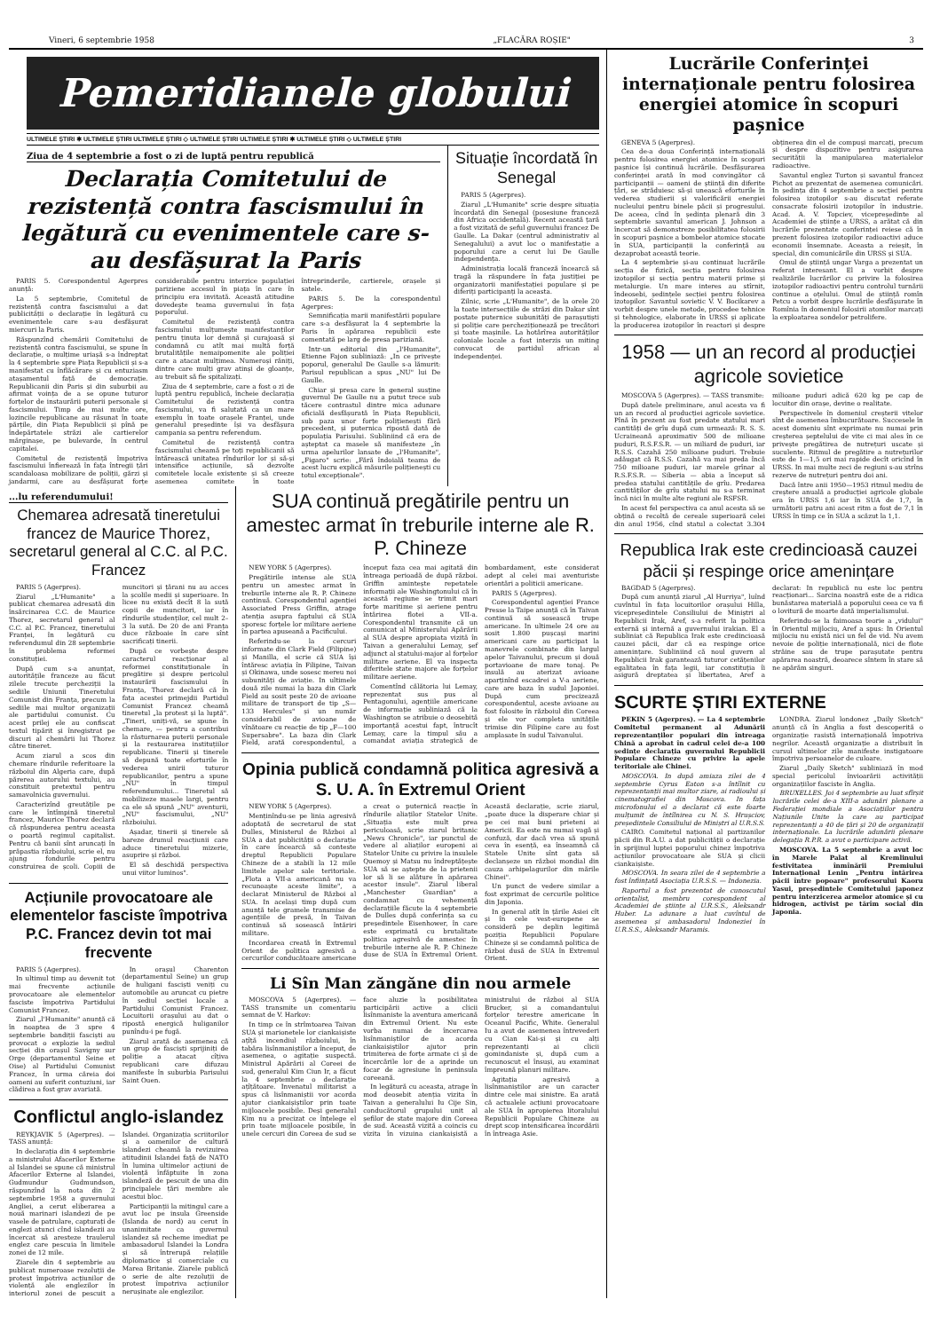Vineri, 6 septembrie 1958 „FLACĂRA ROȘIE" 3
Pemeridianele globului
ULTIMELE ȘTIRI ✱ ULTIMELE ȘTIRI ULTIMELE ȘTIRI ◇ ULTIMELE ȘTIRI ULTIMELE ȘTIRI ✱ ULTIMELE ȘTIRI ◇ ULTIMELE ȘTIRI
Ziua de 4 septembrie a fost o zi de luptă pentru republică
Declarația Comitetului de rezistență contra fascismului în legătură cu evenimentele care s-au desfășurat la Paris
PARIS 5. Corespondentul Agerpres anunță:
La 5 septembrie, Comitetul de rezistență contra fascismului a dat publicității o declarație în legătură cu evenimentele care s-au desfășurat miercuri la Paris.
Răspunzînd chemării Comitetului de rezistență contra fascismului, se spune în declarație, o mulțime uriașă s-a îndreptat la 4 septembrie spre Piața Republicii și s-a manifestat cu înflăcărare și cu entuziasm atașamentul față de democrație. Republicanii din Paris și din suburbii au afirmat voința de a se opune tuturor forțelor de instaurării puterii personale și fascismului. Timp de mai multe ore, lozincile republicane au răsunat în toate părțile, din Piața Republicii și pînă pe îndepărtatele străzi ale cartierelor mărginașe, pe bulevarde, în centrul capitalei.
Comitetul de rezistență împotriva fascismului înfierează în fața întregii țări scandaloasa mobilizare de poliții, gărzi și jandarmi, care au desfășurat forțe considerabile pentru interzice populației pariziene accesul în piața în care în principiu era invitată. Această atitudine dovedește teama guvernului în fața poporului.
Comitetul de rezistență contra fascismului mulțumește manifestanților pentru ținuta lor demnă și curajoasă și condamnă cu atît mai multă forță brutalitățile nemaipomenite ale poliției care a atacat mulțimea. Numeroși răniți, dintre care mulți grav atinși de gloanțe, au trebuit să fie spitalizați.
Ziua de 4 septembrie, care a fost o zi de luptă pentru republică, încheie declarația Comitetului de rezistență contra fascismului, va fi salutată ca un mare exemplu în toate orașele Franței, unde generalul președinte își va desfășura campania sa pentru referendum.
Comitetul de rezistență contra fascismului cheamă pe toți republicanii să întărească unitatea rîndurilor lor și să-și intensifice acțiunile, să dezvolte comitetele locale existente și să creeze asemenea comitete în toate întreprinderile, cartierele, orașele și satele.
PARIS 5. De la corespondentul Agerpres:
Semnificația marii manifestării populare care s-a desfășurat la 4 septembrie la Paris în apărarea republicii este comentată pe larg de presa pariziană.
Intr-un editorial din „l'Humanite", Etienne Fajon subliniază: „In ce privește poporul, generalul De Gaulle s-a lămurit: Parisul republican a spus „NU" lui De Gaulle.
Chiar și presa care în general susține guvernul De Gaulle nu a putut trece sub tăcere contrastul dintre mica adunare oficială desfășurată în Piața Republicii, sub paza unor forțe polițienești fără precedent, și puternica ripostă dată de populația Parisului. Subliniind că era de așteptat ca masele să manifesteze „în urma apelurilor lansate de „l'Humanite", „Figaro" scrie: „Fără îndoială teama de acest lucru explică măsurile polițienești cu totul excepționale".
Situație încordată în Senegal
PARIS 5 (Agerpres).
Ziarul „L'Humanite" scrie despre situația încordată din Senegal (posesiune franceză din Africa occidentală). Recent această țară a fost vizitată de șeful guvernului francez De Gaulle. La Dakar (centrul administrativ al Senegalului) a avut loc o manifestație a poporului care a cerut lui De Gaulle independența.
Administrația locală franceză încearcă să tragă la răspundere în fața justiției pe organizatorii manifestației populare și pe diferiți participanți la aceasta.
Zilnic, scrie „L'Humanite", de la orele 20 la toate intersecțiile de străzi din Dakar sînt postate puternice subunități de parașutiști și poliție care percheziționează pe trecători și toate mașinile. La hotărîrea autorităților coloniale locale a fost interzis un miting convocat de partidul african al independenței.
...lu referendumului!
Chemarea adresată tineretului francez de Maurice Thorez, secretarul general al C.C. al P.C. Francez
PARIS 5 (Agerpres).
Ziarul „L'Humanite" a publicat chemarea adresată din însărcinarea C.C. de Maurice Thorez, secretarul general al C.C. al P.C. Francez, tineretului Franței, în legătură cu referendumul din 28 septembrie în problema reformei constituției.
După cum s-a anunțat, autoritățile franceze au făcut zilele trecute percheziții la sediile Uniunii Tineretului Comunist din Franța, precum la sediile mai multor organizații ale partidului comunist. Cu acest prilej ele au confiscat textul tipărit și înregistrat pe discuri al chemării lui Thorez către tineret.
Acum ziarul a scos din chemare rîndurile referitoare la războiul din Algeria care, după părerea autorului textului, au constituit pretextul pentru samavolnicia guvernului.
Caracterizînd greutățile pe care le întîmpină tineretul francez, Maurice Thorez declară că răspunderea pentru aceasta o poartă regimul capitalist. Pentru că banii sînt aruncați în prăpastia războiului, scrie el, nu ajung fondurile pentru construirea de școli. Copiii de muncitori și țărani nu au acces la școlile medii și superioare. In licee nu există decît 8 la sută copii de muncitori, iar în rîndurile studenților, cel mult 2–3 la sută. De 20 de ani Franța duce războaie în care sînt sacrificați tinerii.
După ce vorbește despre caracterul reacționar al reformei constituționale în pregătire și despre pericolul instaurării fascismului în Franța, Thorez declară că în fața acestei primejdii Partidul Comunist Francez cheamă tineretul „la protest și la luptă". „Tineri, uniți-vă, se spune în chemare, — pentru a contribui la răsturnarea puterii personale și la restaurarea instituțiilor republicane. Tinerii și tinerele să depună toate eforturile în vederea unirii tuturor republicanilor, pentru a spune „NU" în timpul referendumului... Tineretul să mobilizeze masele largi, pentru ca ele să spună „NU" aventurii, „NU" fascismului, „NU" războiului.
Așadar, tinerii și tinerele să bareze drumul reacțiunii care aduce tineretului mizerie, asuprire și război.
El să deschidă perspectiva unui viitor luminos".
Acțiunile provocatoare ale elementelor fasciste împotriva P.C. Francez devin tot mai frecvente
PARIS 5 (Agerpres).
In ultimul timp au devenit tot mai frecvente acțiunile provocatoare ale elementelor fasciste împotriva Partidului Comunist Francez.
Ziarul „l'Humanite" anunță că în noaptea de 3 spre 4 septembrie bandiții fasciști au provocat o explozie la sediul secției din orașul Savigny sur Orge (departamentul Seine et Oise) al Partidului Comunist Francez, în urma căreia doi oameni au suferit contuziuni, iar clădirea a fost grav avariată.
In orașul Charenton (departamentul Seine) un grup de huligani fasciști veniți cu automobile au aruncat cu pietre în sediul secției locale a Partidului Comunist Francez. Locuitorii orașului au dat o ripostă energică huliganilor punîndu-i pe fugă.
Ziarul arată de asemenea că un grup de fasciști sprijiniți de poliție a atacat cîțiva republicani care difuzau manifeste în suburbia Parisului Saint Ouen.
Conflictul anglo-islandez
REYKJAVIK 5 (Agerpres). — TASS anunță:
In declarația din 4 septembrie a ministrului Afacerilor Externe al Islandei se spune că ministrul Afacerilor Externe al Islandei, Gudmundur Gudmundson, răspunzînd la nota din 2 septembrie 1958 a guvernului Angliei, a cerut eliberarea a nouă marinari islandezi de pe vasele de patrulare, capturați de englezi atunci cînd islandezii au încercat să aresteze traulerul englez care pescuia în limitele zonei de 12 mile.
Ziarele din 4 septembrie au publicat numeroase rezoluții de protest împotriva acțiunilor de violență ale englezilor în interiorul zonei de pescuit a Islandei. Organizația scriitorilor și a oamenilor de cultură islandezi cheamă la revizuirea atitudinii Islandei față de NATO în lumina ultimelor acțiuni de violență înfăptuite în zona islandeză de pescuit de una din principalele țări membre ale acestui bloc.
Participanții la mitingul care a avut loc pe insula Greenside (Islanda de nord) au cerut în unanimitate ca guvernul islandez să recheme imediat pe ambasadorul Islandei la Londra și să întrerupă relațiile diplomatice și comerciale cu Marea Britanie. Ziarele publică o serie de alte rezoluții de protest împotriva acțiunilor nerușinate ale englezilor.
SUA continuă pregătirile pentru un amestec armat în treburile interne ale R. P. Chineze
NEW YORK 5 (Agerpres).
Pregătirile intense ale SUA pentru un amestec armat în treburile interne ale R. P. Chineze continuă. Corespondentul agenției Associated Press Griffin, atrage atenția asupra faptului că SUA sporesc forțele lor militare aeriene în partea apuseană a Pacificului.
Referindu-se la cercuri informate din Clark Field (Filipine) și Manilla, el scrie că SUA își întăresc aviația în Filipine, Taivan și Okinawa, unde sosesc mereu noi subunități de aviație. In ultimele două zile numai la baza din Clark Field au sosit peste 20 de avioane militare de transport de tip „S—133 Hercules" și un număr considerabil de avioane de vînătoare cu reacție de tip „F—100 Supersabre". La baza din Clark Field, arată corespondentul, a început faza cea mai agitată din întreaga perioadă de după război. Griffin amintește repetatele informații ale Washingtonului că în această regiune se trimit mari forțe maritime și aeriene pentru întărirea flotei a VII-a. Corespondentul transmite că un comunicat al Ministerului Apărării al SUA despre apropiata vizită în Taivan a generalului Lemay, șef adjunct al statului-major al forțelor militare aeriene. El va inspecta diferitele state majore ale forțelor militare aeriene.
Comentînd călătoria lui Lemay, reprezentat sus pus al Pentagonului, agențiile americane de informație subliniază că la Washington se atribuie o deosebită importanță acestui fapt, întrucît Lemay, care la timpul său a comandat aviația strategică de bombardament, este considerat adept al celei mai aventuriste orientări a politicii americane.
PARIS 5 (Agerpres).
Corespondentul agenției France Presse la Taipe anunță că în Taivan continuă să sosească trupe americane. In ultimele 24 ore au sosit 1.800 pușcași marini americani care au participat la manevrele combinate din largul apelor Taivanului, precum și două portavioane de mare tonaj. Pe insulă au aterizat avioane aparținînd escadrei a V-a aeriene, care are baza în sudul Japoniei. După cum precizează corespondentul, aceste avioane au fost folosite în războiul din Coreea și ele vor completa unitățile trimise din Filipine care au fost amplasate în sudul Taivanului.
Opinia publică condamnă politica agresivă a S. U. A. în Extremul Orient
NEW YORK 5 (Agerpres).
Menținîndu-se pe linia agresivă adoptată de secretarul de stat Dulles, Ministerul de Război al SUA a dat publicității o declarație în care încearcă să conteste dreptul Republicii Populare Chineze de a stabili la 12 mile limitele apelor sale teritoriale. „Flota a VII-a americană nu va recunoaște aceste limite", a declarat Ministerul de Război al SUA. In același timp după cum anunță tele gramele transmise de agențiile de presă, în Taivan continuă să sosească întăriri militare.
Incordarea creată în Extremul Orient de politica agresivă a cercurilor conducătoare americane a creat o puternică reacție în rîndurile aliaților Statelor Unite. „Situația este mult prea periculoasă, scrie ziarul britanic „News Chronicle", iar punctul de vedere al aliaților europeni ai Statelor Unite cu privire la insulele Quemoy și Matsu nu îndreptățește SUA să se aștepte de la prietenii lor să li se alăture în apărarea acestor insule". Ziarul liberal „Manchester Guardian" a condamnat cu vehemență declarațiile făcute la 4 septembrie de Dulles după conferința sa cu președintele Eisenhower, în care este exprimată cu brutalitate politica agresivă de amestec în treburile interne ale R. P. Chineze duse de SUA în Extremul Orient. Această declarație, scrie ziarul, „poate duce la disperare chiar și pe cei mai buni prieteni ai Americii. Ea este nu numai vagă și confuză, dar dacă vrea să spună ceva în esență, ea înseamnă că Statele Unite sînt gata să declanșeze un război mondial din cauza arhipelagurilor din mările Chinei".
Un punct de vedere similar a fost exprimat de cercurile politice din Japonia.
In general atît în țările Asiei cît și în cele vest-europene se consideră pe deplin legitimă poziția Republicii Populare Chineze și se condamnă politica de război dusă de SUA în Extremul Orient.
Li Sîn Man zăngăne din nou armele
MOSCOVA 5 (Agerpres). — TASS transmite un comentariu semnat de V. Harkov:
In timp ce în strîmtoarea Taivan SUA și marionetele lor ciankaișiste ațîță incendiul războiului, în tabăra lisînmaniștilor a început, de asemenea, o agitație suspectă. Ministrul Apărării al Coreei de sud, generalul Kim Ciun Ir, a făcut la 4 septembrie o declarație ațîțătoare. Invenatul militarist a spus că lisînmaniștii vor acorda ajutor ciankaișiștilor prin toate mijloacele posibile. Deși generalul Kim nu a precizat ce înțelege el prin toate mijloacele posibile, în unele cercuri din Coreea de sud se face aluzie la posibilitatea participării active a clicii lisînmaniste la aventura americană din Extremul Orient. Nu este vorba numai de încercarea lisînmaniștilor de a acorda ciankaișiștilor ajutor prin trimiterea de forțe armate ci și de încercările lor de a aprinde un focar de agresiune în peninsula coreeană.
In legătură cu aceasta, atrage în mod deosebit atenția vizita în Taivan a generalului Iu Cije Sin, conducătorul grupului unit al șefilor de state majore din Coreea de sud. Această vizită a coincis cu vizita în vizuina ciankaișistă a ministrului de război al SUA Brucker, și a comandantului forțelor terestre americane în Oceanul Pacific, White. Generalul Iu a avut de asemenea întrevederi cu Cian Kai-și și cu alți reprezentanți ai clicii gomindaniste și, după cum a recunoscut el însuși, au examinat împreună planuri militare.
Agitația agresivă a lisînmaniștilor are un caracter dintre cele mai sinistre. Ea arată că actualele acțiuni provocatoare ale SUA în apropierea litoralului Republicii Populare Chineze au drept scop intensificarea încordării în întreaga Asie.
Lucrările Conferinței internaționale pentru folosirea energiei atomice în scopuri pașnice
GENEVA 5 (Agerpres).
Cea de-a doua Conferință internațională pentru folosirea energiei atomice în scopuri pașnice își continuă lucrările. Desfășurarea conferinței arată în mod convingător că participanții — oameni de știință din diferite țări, se străduiesc să-și unească eforturile în vederea studierii și valorificării energiei nucleului pentru binele păcii și progresului. De aceea, cînd în ședința plenară din 3 septembrie savantul american J. Johnson a încercat să demonstreze posibilitatea folosirii în scopuri pașnice a bombelor atomice stocate în SUA, participanții la conferință au dezaprobat această teorie.
La 4 septembrie și-au continuat lucrările secția de fizică, secția pentru folosirea izotopilor și secția pentru materii prime și metalurgie. Un mare interes au stîrnit, îndeosebi, ședințele secției pentru folosirea izotopilor. Savantul sovietic V. V. Bocikarev a vorbit despre unele metode, procedee tehnice și tehnologice, elaborate în URSS și aplicate la producerea izotopilor în reactori și despre obținerea din el de compuși marcați, precum și despre dispozitive pentru asigurarea securității la manipularea materialelor radioactive.
Savantul englez Turton și savantul francez Pichot au prezentat de asemenea comunicări. In ședința din 4 septembrie a secției pentru folosirea izotopilor s-au discutat referate consacrate folosirii izotopilor în industrie. Acad. A. V. Topciev, vicepreședinte al Academiei de științe a URSS, a arătat că din lucrările prezentate conferinței reiese că în prezent folosirea izotopilor radioactivi aduce economii însemnate. Aceasta a reieșit, în special, din comunicările din URSS și SUA.
Omul de știință ungar Varga a prezentat un referat interesant. El a vorbit despre realizările lucrărilor cu privire la folosirea izotopilor radioactivi pentru controlul turnării continue a oțelului. Omul de știință romîn Petcu a vorbit despre lucrările desfășurate în Romînia în domeniul folosirii atomilor marcați la exploatarea sondelor petrolifere.
1958 — un an record al producției agricole sovietice
MOSCOVA 5 (Agerpres). — TASS transmite:
După datele preliminare, anul acesta va fi un an record al producției agricole sovietice. Pînă în prezent au fost predate statului mari cantități de grîu după cum urmează: R. S. S. Ucraineană aproximativ 500 de milioane puduri, R.S.F.S.R. — un miliard de puduri, iar R.S.S. Cazahă 250 milioane puduri. Trebuie adăugat că R.S.S. Cazahă va mai preda încă 750 milioane puduri, iar marele grînar al R.S.F.S.R. — Siberia — abia a început să predea statului cantitățile de grîu. Predarea cantităților de grîu statului nu s-a terminat încă nici în multe alte regiuni ale RSFSR.
In acest fel perspectiva ca anul acesta să se obțină o recoltă de cereale superioară celei din anul 1956, cînd statul a colectat 3.304 milioane puduri adică 620 kg pe cap de locuitor din orașe, devine o realitate.
Perspectivele în domeniul creșterii vitelor sînt de asemenea îmbucurătoare. Succesele în acest domeniu sînt exprimate nu numai prin creșterea șeptelului de vite ci mai ales în ce privește pregătirea de nutrețuri uscate și suculente. Ritmul de pregătire a nutrețurilor este de 1—1,5 ori mai rapide decît oricînd în URSS. In mai multe zeci de regiuni s-au strîns rezerve de nutrețuri pentru doi ani.
Dacă între anii 1950—1953 ritmul mediu de creștere anuală a producției agricole globale era în URSS 1,6 iar în SUA de 1,7, în următorii patru ani acest ritm a fost de 7,1 în URSS în timp ce în SUA a scăzut la 1,1.
Republica Irak este credincioasă cauzei păcii și respinge orice amenințare
BAGDAD 5 (Agerpres).
După cum anunță ziarul „Al Hurriya", luînd cuvîntul în fața locuitorilor orașului Hilla, vicepreședintele Consiliului de Miniștri al Republicii Irak, Aref, s-a referit la politica externă și internă a guvernului irakian. El a subliniat că Republica Irak este credincioasă cauzei păcii, dar că ea respinge orice amenințare. Subliniind că noul guvern al Republicii Irak garantează tuturor cetățenilor egalitatea în fața legii, iar constituția îi asigură dreptatea și libertatea, Aref a declarat: In republică nu este loc pentru reacționari... Sarcina noastră este de a ridica bunăstarea materială a poporului ceea ce va fi o lovitură de moarte dată imperialismului.
Referindu-se la faimoasa teorie a „vidului" în Orientul mijlociu, Aref a spus: In Orientul mijlociu nu există nici un fel de vid. Nu avem nevoie de poliție internațională, nici de flote străine sau de trupe parașutate pentru apărarea noastră, deoarece sîntem în stare să ne apărăm singuri.
SCURTE ȘTIRI EXTERNE
PEKIN 5 (Agerpres). — La 4 septembrie Comitetul permanent al Adunării reprezentanților populari din întreaga Chină a aprobat în cadrul celei de-a 100 ședințe declarația guvernului Republicii Populare Chineze cu privire la apele teritoriale ale Chinei.
MOSCOVA. In după amiaza zilei de 4 septembrie Cyrus Eaton s-a întîlnit cu reprezentanții mai multor ziare, ai radioului și cinematografiei din Moscova. In fața microfonului el a declarat că este foarte mulțumit de întîlnirea cu N. S. Hrușciov, președintele Consiliului de Miniștri al U.R.S.S.
CAIRO. Comitetul național al partizanilor păcii din R.A.U. a dat publicității o declarație în sprijinul luptei poporului chinez împotriva acțiunilor provocatoare ale SUA și clicii ciankaișiste.
MOSCOVA. In seara zilei de 4 septembrie a fost înființată Asociația U.R.S.S. — Indonezia.
Raportul a fost prezentat de cunoscutul orientalist, membru corespondent al Academiei de științe al U.R.S.S., Aleksandr Huber. La adunare a luat cuvîntul de asemenea și ambasadorul Indoneziei în U.R.S.S., Aleksandr Maramis.
LONDRA. Ziarul londonez „Daily Sketch" anunță că în Anglia a fost descoperită o organizație rasistă internațională împotriva negrilor. Această organizație a distribuit în cursul ultimelor zile manifeste instigatoare împotriva persoanelor de culoare.
Ziarul „Daily Sketch" subliniază în mod special pericolul învioarării activității organizațiilor fasciste în Anglia.
BRUXELLES. Joi 4 septembrie au luat sfîrșit lucrările celei de-a XIII-a adunări plenare a Federației mondiale a Asociațiilor pentru Națiunile Unite la care au participat reprezentanți a 40 de țări și 20 de organizații internaționale. La lucrările adunării plenare delegația R.P.R. a avut o participare activă.
MOSCOVA. La 5 septembrie a avut loc în Marele Palat al Kremlinului festivitatea înmînării Premiului Internațional Lenin „Pentru întărirea păcii între popoare" profesorului Kaoru Yasui, președintele Comitetului japonez pentru interzicerea armelor atomice și cu hidrogen, activist pe tărîm social din Japonia.